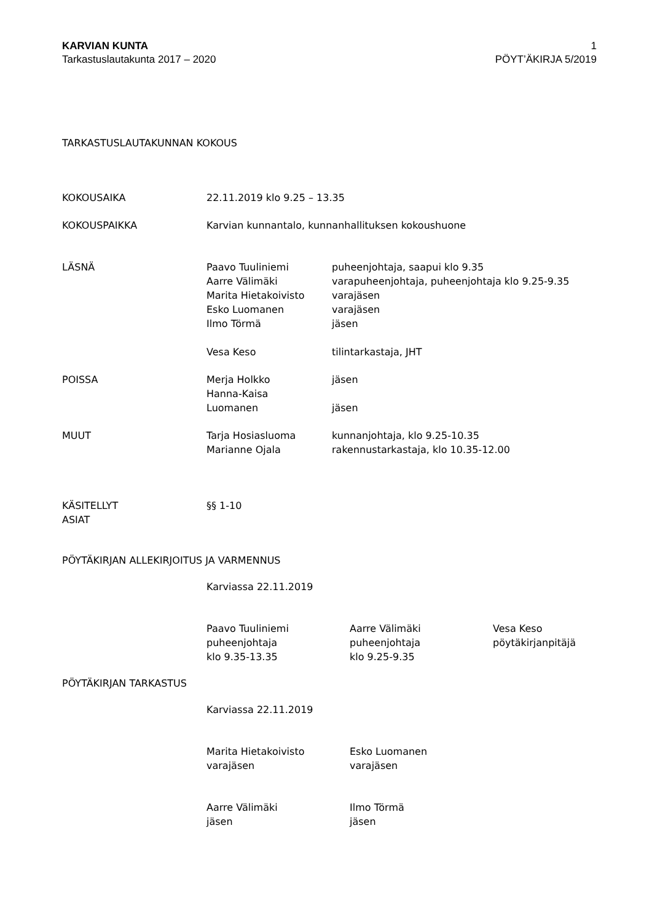KARVIAN KUNTA 1
Tarkastuslautakunta 2017 – 2020 PÖYT’ÄKIRJA 5/2019
TARKASTUSLAUTAKUNNAN KOKOUS
KOKOUSAIKA 22.11.2019 klo 9.25 – 13.35
KOKOUSPAIKKA Karvian kunnantalo, kunnanhallituksen kokoushuone
LÄSNÄ
Paavo Tuuliniemi puheenjohtaja, saapui klo 9.35
Aarre Välimäki varapuheenjohtaja, puheenjohtaja klo 9.25-9.35
Marita Hietakoivisto varajäsen
Esko Luomanen varajäsen
Ilmo Törmä jäsen
Vesa Keso tilintarkastaja, JHT
POISSA
Merja Holkko jäsen
Hanna-Kaisa
Luomanen
jäsen
MUUT
Tarja Hosiasluoma kunnanjohtaja, klo 9.25-10.35
Marianne Ojala rakennustarkastaja, klo 10.35-12.00
KÄSITELLYT
ASIAT
§§ 1-10
PÖYTÄKIRJAN ALLEKIRJOITUS JA VARMENNUS
Karviassa 22.11.2019
Paavo Tuuliniemi
puheenjohtaja
klo 9.35-13.35
Aarre Välimäki
puheenjohtaja
klo 9.25-9.35
Vesa Keso
pöytäkirjanpitäjä
PÖYTÄKIRJAN TARKASTUS
Karviassa 22.11.2019
Marita Hietakoivisto
varajäsen
Esko Luomanen
varajäsen
Aarre Välimäki
jäsen
Ilmo Törmä
jäsen